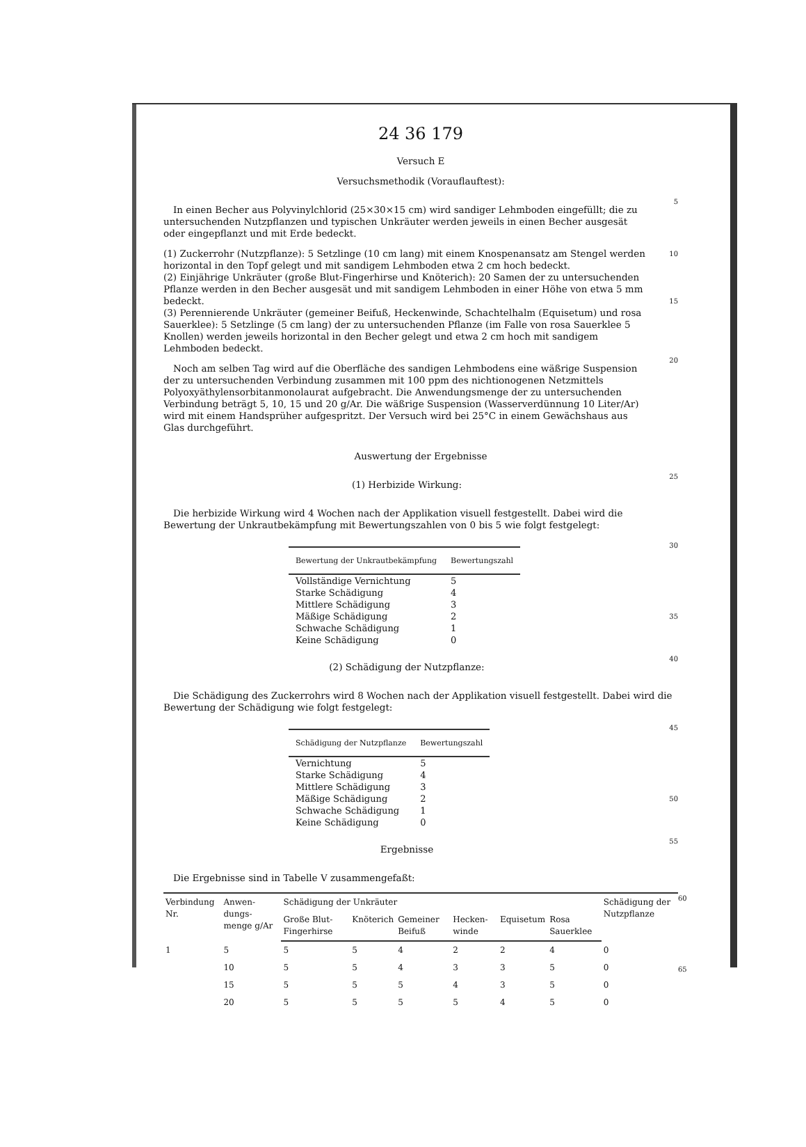24 36 179
Versuch E
Versuchsmethodik (Vorauflauftest):
In einen Becher aus Polyvinylchlorid (25×30×15 cm) wird sandiger Lehmboden eingefüllt; die zu untersuchenden Nutzpflanzen und typischen Unkräuter werden jeweils in einen Becher ausgesät oder eingepflanzt und mit Erde bedeckt.
5
(1) Zuckerrohr (Nutzpflanze): 5 Setzlinge (10 cm lang) mit einem Knospenansatz am Stengel werden horizontal in den Topf gelegt und mit sandigem Lehmboden etwa 2 cm hoch bedeckt.
(2) Einjährige Unkräuter (große Blut-Fingerhirse und Knöterich): 20 Samen der zu untersuchenden Pflanze werden in den Becher ausgesät und mit sandigem Lehmboden in einer Höhe von etwa 5 mm bedeckt.
(3) Perennierende Unkräuter (gemeiner Beifuß, Heckenwinde, Schachtelhalm (Equisetum) und rosa Sauerklee): 5 Setzlinge (5 cm lang) der zu untersuchenden Pflanze (im Falle von rosa Sauerklee 5 Knollen) werden jeweils horizontal in den Becher gelegt und etwa 2 cm hoch mit sandigem Lehmboden bedeckt.
10
15
Noch am selben Tag wird auf die Oberfläche des sandigen Lehmbodens eine wäßrige Suspension der zu untersuchenden Verbindung zusammen mit 100 ppm des nichtionogenen Netzmittels Polyoxyäthylensorbitanmonolaurat aufgebracht. Die Anwendungsmenge der zu untersuchenden Verbindung beträgt 5, 10, 15 und 20 g/Ar. Die wäßrige Suspension (Wasserverdünnung 10 Liter/Ar) wird mit einem Handsprüher aufgespritzt. Der Versuch wird bei 25°C in einem Gewächshaus aus Glas durchgeführt.
20
Auswertung der Ergebnisse
(1) Herbizide Wirkung:
25
Die herbizide Wirkung wird 4 Wochen nach der Applikation visuell festgestellt. Dabei wird die Bewertung der Unkrautbekämpfung mit Bewertungszahlen von 0 bis 5 wie folgt festgelegt:
| Bewertung der Unkrautbekämpfung | Bewertungszahl |
| --- | --- |
| Vollständige Vernichtung | 5 |
| Starke Schädigung | 4 |
| Mittlere Schädigung | 3 |
| Mäßige Schädigung | 2 |
| Schwache Schädigung | 1 |
| Keine Schädigung | 0 |
30
35
(2) Schädigung der Nutzpflanze:
40
Die Schädigung des Zuckerrohrs wird 8 Wochen nach der Applikation visuell festgestellt. Dabei wird die Bewertung der Schädigung wie folgt festgelegt:
| Schädigung der Nutzpflanze | Bewertungszahl |
| --- | --- |
| Vernichtung | 5 |
| Starke Schädigung | 4 |
| Mittlere Schädigung | 3 |
| Mäßige Schädigung | 2 |
| Schwache Schädigung | 1 |
| Keine Schädigung | 0 |
45
50
Ergebnisse
55
Die Ergebnisse sind in Tabelle V zusammengefaßt:
| Verbindung Nr. | Anwen-dungs-menge g/Ar | Schädigung der Unkräuter | | | | | | Schädigung der Nutzpflanze |
| --- | --- | --- | --- | --- | --- | --- | --- | --- |
| | | Große Blut-Fingerhirse | Knöterich | Gemeiner Beifuß | Hecken-winde | Equisetum | Rosa Sauerklee | |
| 1 | 5 | 5 | 5 | 4 | 2 | 2 | 4 | 0 |
| | 10 | 5 | 5 | 4 | 3 | 3 | 5 | 0 |
| | 15 | 5 | 5 | 5 | 4 | 3 | 5 | 0 |
| | 20 | 5 | 5 | 5 | 5 | 4 | 5 | 0 |
60
65